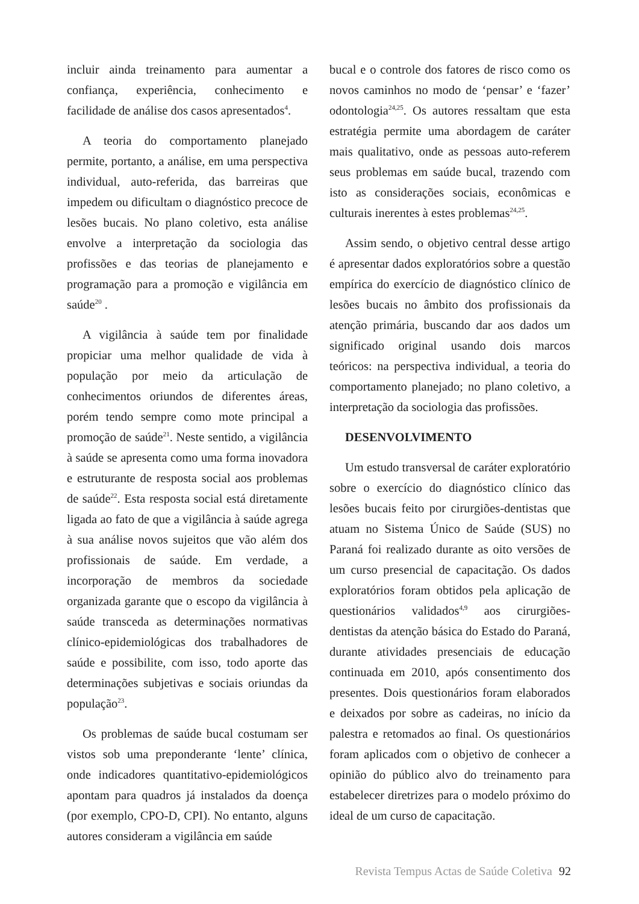incluir ainda treinamento para aumentar a confiança, experiência, conhecimento e facilidade de análise dos casos apresentados<sup>4</sup>.
A teoria do comportamento planejado permite, portanto, a análise, em uma perspectiva individual, auto-referida, das barreiras que impedem ou dificultam o diagnóstico precoce de lesões bucais. No plano coletivo, esta análise envolve a interpretação da sociologia das profissões e das teorias de planejamento e programação para a promoção e vigilância em saúde<sup>20</sup> .
A vigilância à saúde tem por finalidade propiciar uma melhor qualidade de vida à população por meio da articulação de conhecimentos oriundos de diferentes áreas, porém tendo sempre como mote principal a promoção de saúde<sup>21</sup>. Neste sentido, a vigilância à saúde se apresenta como uma forma inovadora e estruturante de resposta social aos problemas de saúde<sup>22</sup>. Esta resposta social está diretamente ligada ao fato de que a vigilância à saúde agrega à sua análise novos sujeitos que vão além dos profissionais de saúde. Em verdade, a incorporação de membros da sociedade organizada garante que o escopo da vigilância à saúde transceda as determinações normativas clínico-epidemiológicas dos trabalhadores de saúde e possibilite, com isso, todo aporte das determinações subjetivas e sociais oriundas da população<sup>23</sup>.
Os problemas de saúde bucal costumam ser vistos sob uma preponderante ‘lente’ clínica, onde indicadores quantitativo-epidemiológicos apontam para quadros já instalados da doença (por exemplo, CPO-D, CPI). No entanto, alguns autores consideram a vigilância em saúde
bucal e o controle dos fatores de risco como os novos caminhos no modo de ‘pensar’ e ‘fazer’ odontologia<sup>24,25</sup>. Os autores ressaltam que esta estratégia permite uma abordagem de caráter mais qualitativo, onde as pessoas auto-referem seus problemas em saúde bucal, trazendo com isto as considerações sociais, econômicas e culturais inerentes à estes problemas<sup>24,25</sup>.
Assim sendo, o objetivo central desse artigo é apresentar dados exploratórios sobre a questão empírica do exercício de diagnóstico clínico de lesões bucais no âmbito dos profissionais da atenção primária, buscando dar aos dados um significado original usando dois marcos teóricos: na perspectiva individual, a teoria do comportamento planejado; no plano coletivo, a interpretação da sociologia das profissões.
DESENVOLVIMENTO
Um estudo transversal de caráter exploratório sobre o exercício do diagnóstico clínico das lesões bucais feito por cirurgiões-dentistas que atuam no Sistema Único de Saúde (SUS) no Paraná foi realizado durante as oito versões de um curso presencial de capacitação. Os dados exploratórios foram obtidos pela aplicação de questionários validados<sup>4,9</sup> aos cirurgiões-dentistas da atenção básica do Estado do Paraná, durante atividades presenciais de educação continuada em 2010, após consentimento dos presentes. Dois questionários foram elaborados e deixados por sobre as cadeiras, no início da palestra e retomados ao final. Os questionários foram aplicados com o objetivo de conhecer a opinião do público alvo do treinamento para estabelecer diretrizes para o modelo próximo do ideal de um curso de capacitação.
Revista Tempus Actas de Saúde Coletiva 92